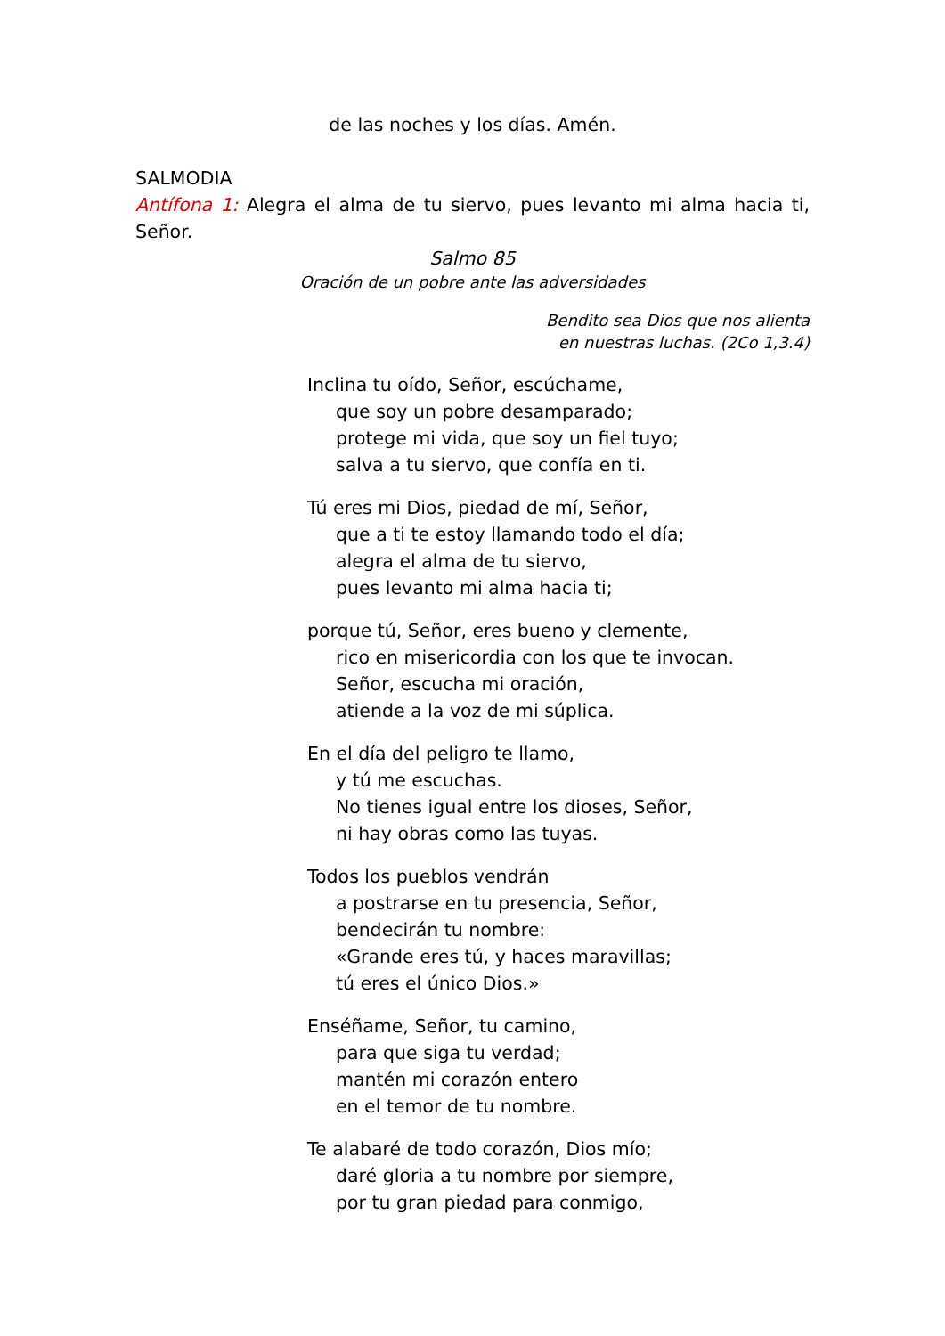de las noches y los días. Amén.
SALMODIA
Antífona 1: Alegra el alma de tu siervo, pues levanto mi alma hacia ti, Señor.
Salmo 85
Oración de un pobre ante las adversidades
Bendito sea Dios que nos alienta
en nuestras luchas. (2Co 1,3.4)
Inclina tu oído, Señor, escúchame,
que soy un pobre desamparado;
protege mi vida, que soy un fiel tuyo;
salva a tu siervo, que confía en ti.
Tú eres mi Dios, piedad de mí, Señor,
que a ti te estoy llamando todo el día;
alegra el alma de tu siervo,
pues levanto mi alma hacia ti;
porque tú, Señor, eres bueno y clemente,
rico en misericordia con los que te invocan.
Señor, escucha mi oración,
atiende a la voz de mi súplica.
En el día del peligro te llamo,
y tú me escuchas.
No tienes igual entre los dioses, Señor,
ni hay obras como las tuyas.
Todos los pueblos vendrán
a postrarse en tu presencia, Señor,
bendecirán tu nombre:
«Grande eres tú, y haces maravillas;
tú eres el único Dios.»
Enséñame, Señor, tu camino,
para que siga tu verdad;
mantén mi corazón entero
en el temor de tu nombre.
Te alabaré de todo corazón, Dios mío;
daré gloria a tu nombre por siempre,
por tu gran piedad para conmigo,